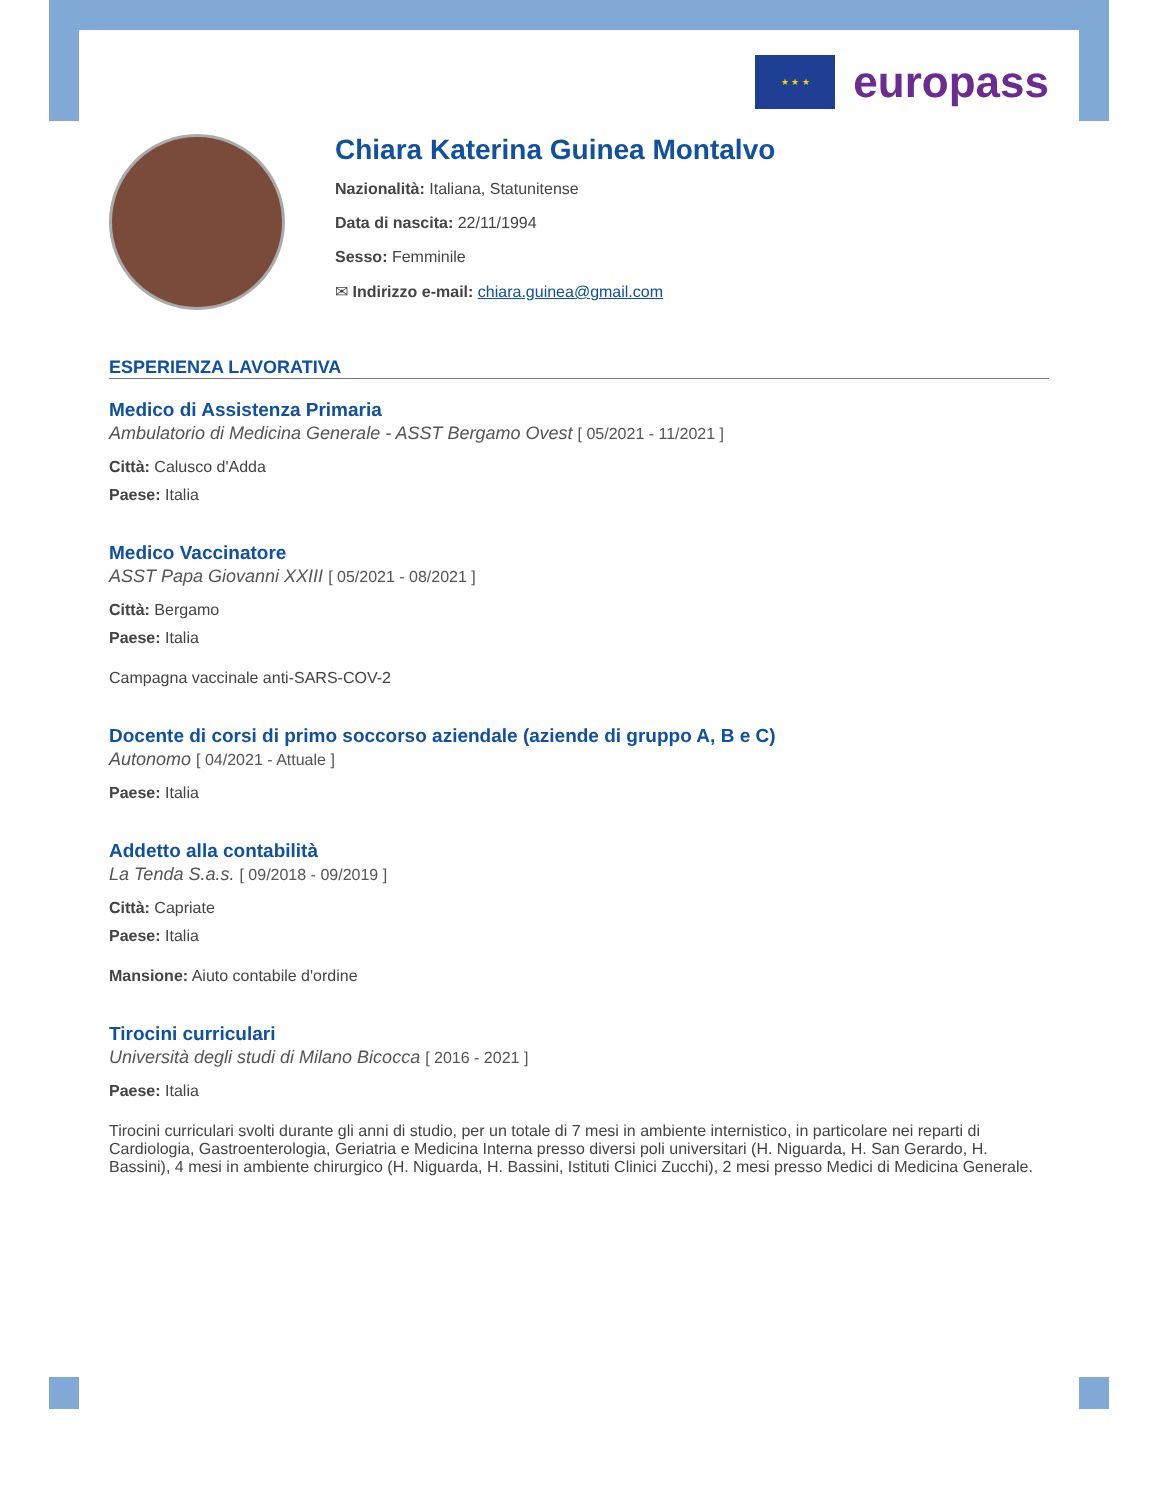★ ★ ★
europass
Chiara Katerina Guinea Montalvo
Nazionalità: Italiana, Statunitense
Data di nascita: 22/11/1994
Sesso: Femminile
✉ Indirizzo e-mail: chiara.guinea@gmail.com
ESPERIENZA LAVORATIVA
Medico di Assistenza Primaria
Ambulatorio di Medicina Generale - ASST Bergamo Ovest [ 05/2021 - 11/2021 ]
Città: Calusco d'Adda
Paese: Italia
Medico Vaccinatore
ASST Papa Giovanni XXIII [ 05/2021 - 08/2021 ]
Città: Bergamo
Paese: Italia
Campagna vaccinale anti-SARS-COV-2
Docente di corsi di primo soccorso aziendale (aziende di gruppo A, B e C)
Autonomo [ 04/2021 - Attuale ]
Paese: Italia
Addetto alla contabilità
La Tenda S.a.s. [ 09/2018 - 09/2019 ]
Città: Capriate
Paese: Italia
Mansione: Aiuto contabile d'ordine
Tirocini curriculari
Università degli studi di Milano Bicocca [ 2016 - 2021 ]
Paese: Italia
Tirocini curriculari svolti durante gli anni di studio, per un totale di 7 mesi in ambiente internistico, in particolare nei reparti di Cardiologia, Gastroenterologia, Geriatria e Medicina Interna presso diversi poli universitari (H. Niguarda, H. San Gerardo, H. Bassini), 4 mesi in ambiente chirurgico (H. Niguarda, H. Bassini, Istituti Clinici Zucchi), 2 mesi presso Medici di Medicina Generale.